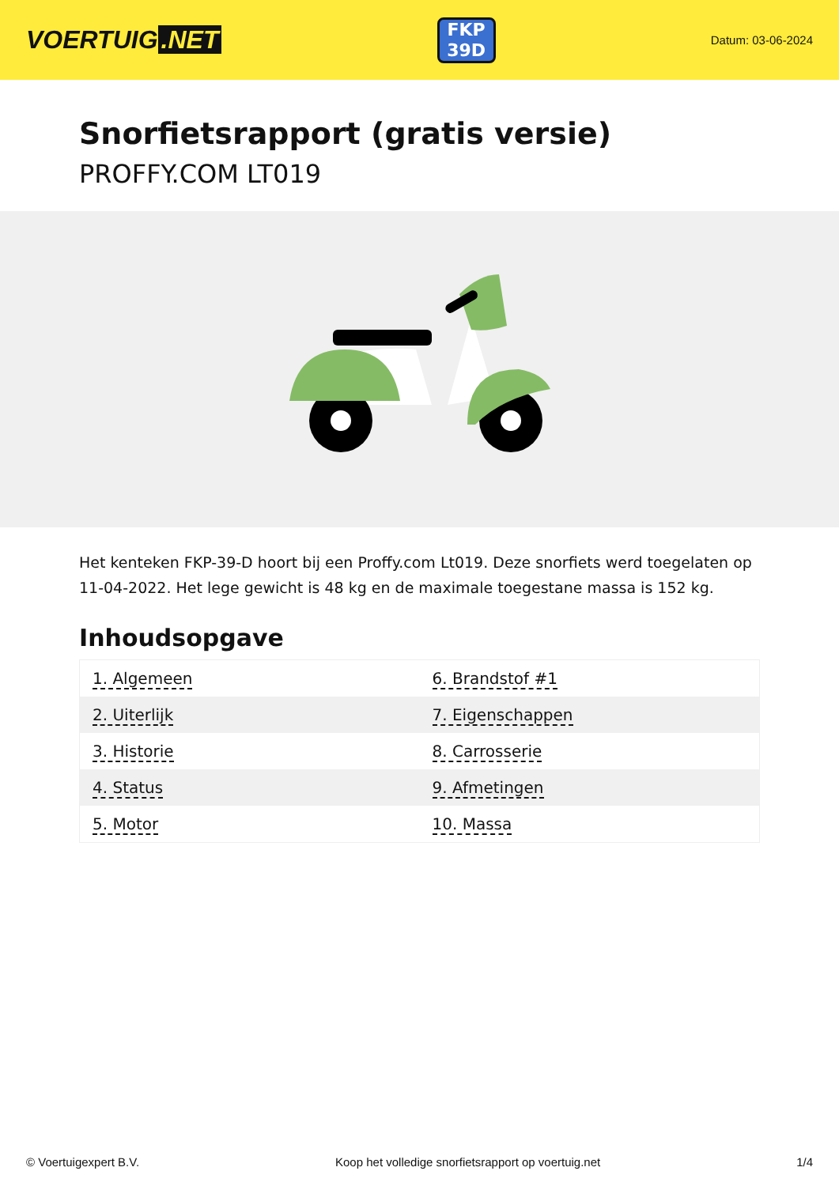VOERTUIG.NET
FKP
39D
Datum: 03-06-2024
Snorfietsrapport (gratis versie)
PROFFY.COM LT019
Het kenteken FKP-39-D hoort bij een Proffy.com Lt019. Deze snorfiets werd toegelaten op 11-04-2022. Het lege gewicht is 48 kg en de maximale toegestane massa is 152 kg.
Inhoudsopgave
| 1. Algemeen | 6. Brandstof #1 |
| 2. Uiterlijk | 7. Eigenschappen |
| 3. Historie | 8. Carrosserie |
| 4. Status | 9. Afmetingen |
| 5. Motor | 10. Massa |
© Voertuigexpert B.V. Koop het volledige snorfietsrapport op voertuig.net 1/4